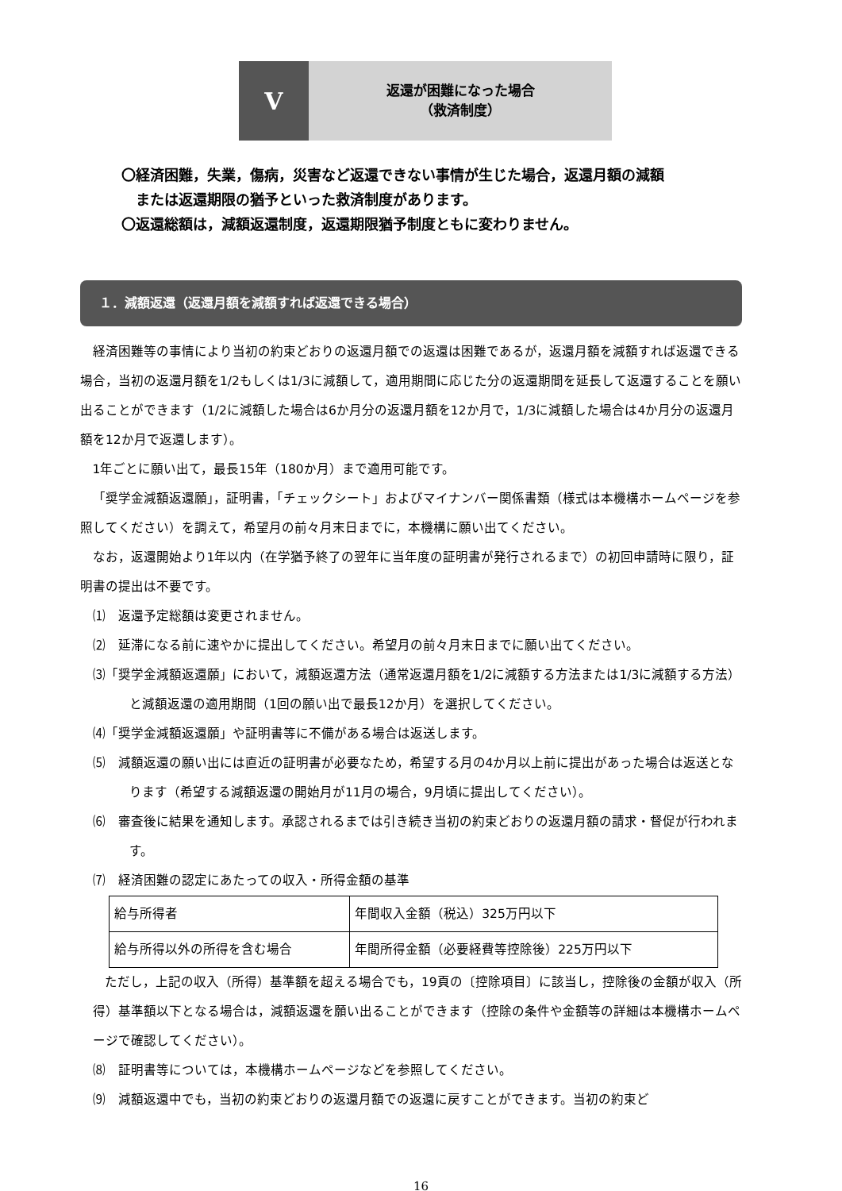V
返還が困難になった場合
（救済制度）
〇経済困難，失業，傷病，災害など返還できない事情が生じた場合，返還月額の減額
　または返還期限の猶予といった救済制度があります。
〇返還総額は，減額返還制度，返還期限猶予制度ともに変わりません。
１．減額返還（返還月額を減額すれば返還できる場合）
経済困難等の事情により当初の約束どおりの返還月額での返還は困難であるが，返還月額を減額すれば返還できる場合，当初の返還月額を1/2もしくは1/3に減額して，適用期間に応じた分の返還期間を延長して返還することを願い出ることができます（1/2に減額した場合は6か月分の返還月額を12か月で，1/3に減額した場合は4か月分の返還月額を12か月で返還します）。
1年ごとに願い出て，最長15年（180か月）まで適用可能です。
「奨学金減額返還願」，証明書，「チェックシート」およびマイナンバー関係書類（様式は本機構ホームページを参照してください）を調えて，希望月の前々月末日までに，本機構に願い出てください。
なお，返還開始より1年以内（在学猶予終了の翌年に当年度の証明書が発行されるまで）の初回申請時に限り，証明書の提出は不要です。
⑴　返還予定総額は変更されません。
⑵　延滞になる前に速やかに提出してください。希望月の前々月末日までに願い出てください。
⑶「奨学金減額返還願」において，減額返還方法（通常返還月額を1/2に減額する方法または1/3に減額する方法）と減額返還の適用期間（1回の願い出で最長12か月）を選択してください。
⑷「奨学金減額返還願」や証明書等に不備がある場合は返送します。
⑸　減額返還の願い出には直近の証明書が必要なため，希望する月の4か月以上前に提出があった場合は返送となります（希望する減額返還の開始月が11月の場合，9月頃に提出してください）。
⑹　審査後に結果を通知します。承認されるまでは引き続き当初の約束どおりの返還月額の請求・督促が行われます。
⑺　経済困難の認定にあたっての収入・所得金額の基準
| 給与所得者 | 年間収入金額（税込）325万円以下 |
| 給与所得以外の所得を含む場合 | 年間所得金額（必要経費等控除後）225万円以下 |
ただし，上記の収入（所得）基準額を超える場合でも，19頁の〔控除項目〕に該当し，控除後の金額が収入（所得）基準額以下となる場合は，減額返還を願い出ることができます（控除の条件や金額等の詳細は本機構ホームページで確認してください）。
⑻　証明書等については，本機構ホームページなどを参照してください。
⑼　減額返還中でも，当初の約束どおりの返還月額での返還に戻すことができます。当初の約束ど
16